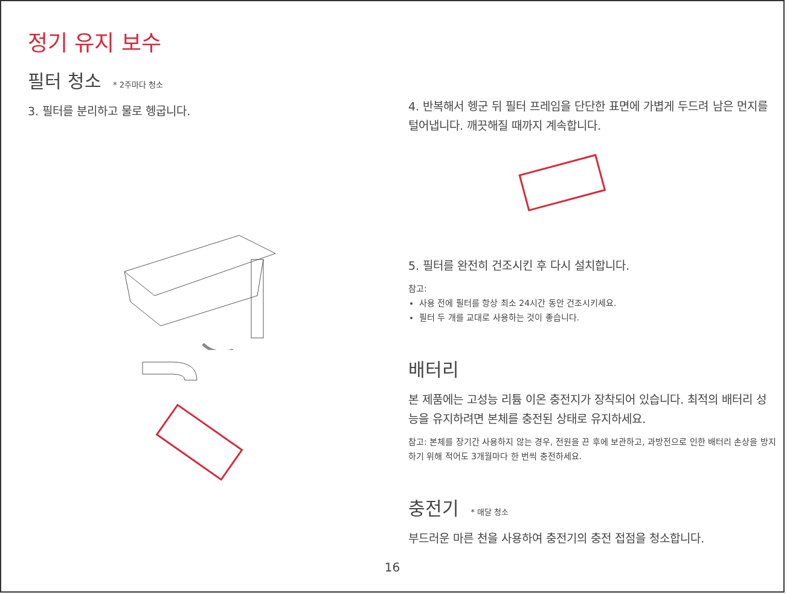정기 유지 보수
필터 청소 * 2주마다 청소
3. 필터를 분리하고 물로 헹굽니다.
4. 반복해서 헹군 뒤 필터 프레임을 단단한 표면에 가볍게 두드려 남은 먼지를 털어냅니다. 깨끗해질 때까지 계속합니다.
5. 필터를 완전히 건조시킨 후 다시 설치합니다.
참고:
사용 전에 필터를 항상 최소 24시간 동안 건조시키세요.
필터 두 개를 교대로 사용하는 것이 좋습니다.
배터리
본 제품에는 고성능 리튬 이온 충전지가 장착되어 있습니다. 최적의 배터리 성능을 유지하려면 본체를 충전된 상태로 유지하세요.
참고: 본체를 장기간 사용하지 않는 경우, 전원을 끈 후에 보관하고, 과방전으로 인한 배터리 손상을 방지하기 위해 적어도 3개월마다 한 번씩 충전하세요.
충전기 * 매달 청소
부드러운 마른 천을 사용하여 충전기의 충전 접점을 청소합니다.
16